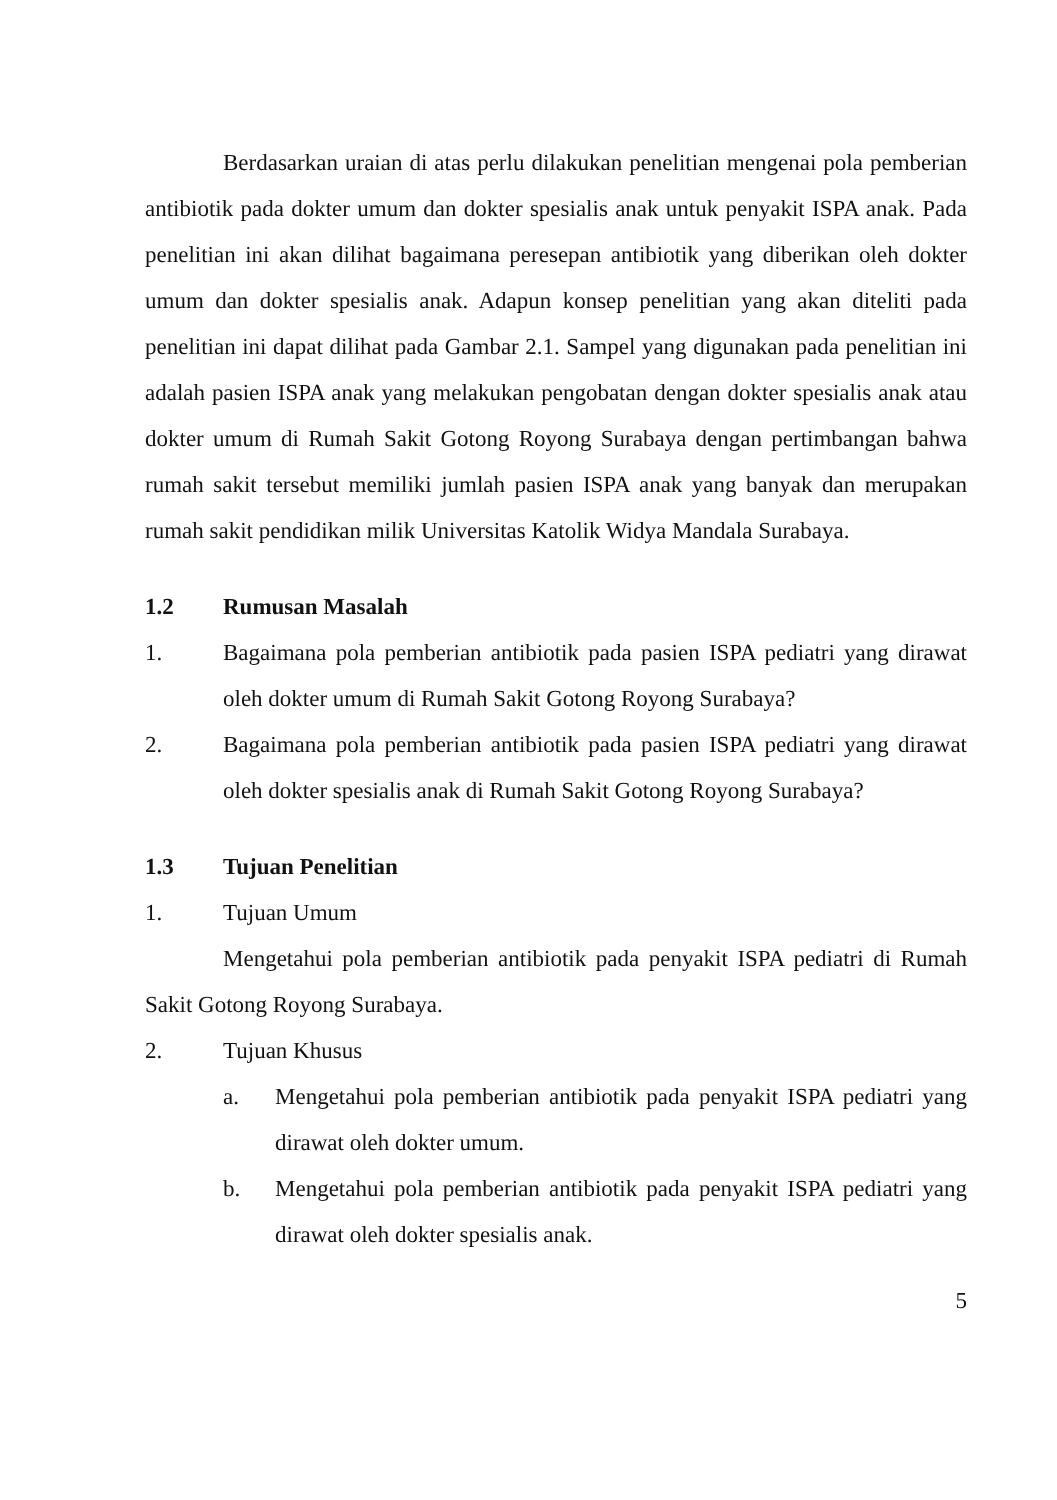Berdasarkan uraian di atas perlu dilakukan penelitian mengenai pola pemberian antibiotik pada dokter umum dan dokter spesialis anak untuk penyakit ISPA anak. Pada penelitian ini akan dilihat bagaimana peresepan antibiotik yang diberikan oleh dokter umum dan dokter spesialis anak. Adapun konsep penelitian yang akan diteliti pada penelitian ini dapat dilihat pada Gambar 2.1. Sampel yang digunakan pada penelitian ini adalah pasien ISPA anak yang melakukan pengobatan dengan dokter spesialis anak atau dokter umum di Rumah Sakit Gotong Royong Surabaya dengan pertimbangan bahwa rumah sakit tersebut memiliki jumlah pasien ISPA anak yang banyak dan merupakan rumah sakit pendidikan milik Universitas Katolik Widya Mandala Surabaya.
1.2 Rumusan Masalah
1. Bagaimana pola pemberian antibiotik pada pasien ISPA pediatri yang dirawat oleh dokter umum di Rumah Sakit Gotong Royong Surabaya?
2. Bagaimana pola pemberian antibiotik pada pasien ISPA pediatri yang dirawat oleh dokter spesialis anak di Rumah Sakit Gotong Royong Surabaya?
1.3 Tujuan Penelitian
1. Tujuan Umum
Mengetahui pola pemberian antibiotik pada penyakit ISPA pediatri di Rumah Sakit Gotong Royong Surabaya.
2. Tujuan Khusus
a. Mengetahui pola pemberian antibiotik pada penyakit ISPA pediatri yang dirawat oleh dokter umum.
b. Mengetahui pola pemberian antibiotik pada penyakit ISPA pediatri yang dirawat oleh dokter spesialis anak.
5